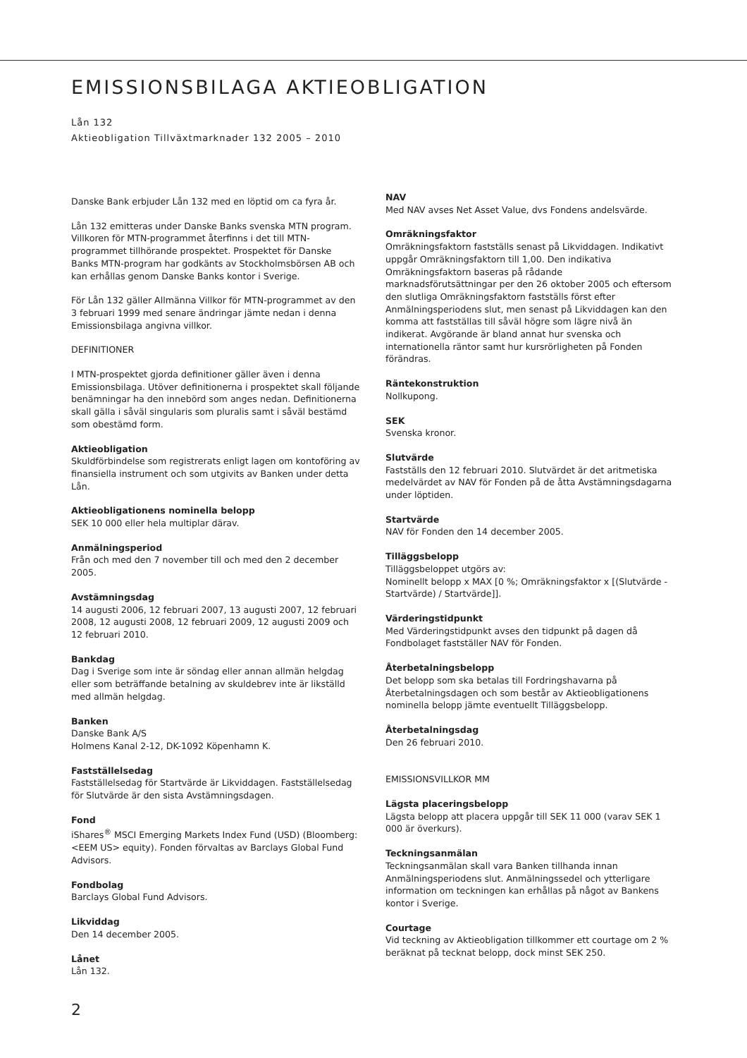EMISSIONSBILAGA AKTIEOBLIGATION
Lån 132
Aktieobligation Tillväxtmarknader 132 2005 – 2010
Danske Bank erbjuder Lån 132 med en löptid om ca fyra år.
Lån 132 emitteras under Danske Banks svenska MTN program. Villkoren för MTN-programmet återfinns i det till MTN-programmet tillhörande prospektet. Prospektet för Danske Banks MTN-program har godkänts av Stockholmsbörsen AB och kan erhållas genom Danske Banks kontor i Sverige.
För Lån 132 gäller Allmänna Villkor för MTN-programmet av den 3 februari 1999 med senare ändringar jämte nedan i denna Emissionsbilaga angivna villkor.
DEFINITIONER
I MTN-prospektet gjorda definitioner gäller även i denna Emissionsbilaga. Utöver definitionerna i prospektet skall följande benämningar ha den innebörd som anges nedan. Definitionerna skall gälla i såväl singularis som pluralis samt i såväl bestämd som obestämd form.
Aktieobligation
Skuldförbindelse som registrerats enligt lagen om kontoföring av finansiella instrument och som utgivits av Banken under detta Lån.
Aktieobligationens nominella belopp
SEK 10 000 eller hela multiplar därav.
Anmälningsperiod
Från och med den 7 november till och med den 2 december 2005.
Avstämningsdag
14 augusti 2006, 12 februari 2007, 13 augusti 2007, 12 februari 2008, 12 augusti 2008, 12 februari 2009, 12 augusti 2009 och 12 februari 2010.
Bankdag
Dag i Sverige som inte är söndag eller annan allmän helgdag eller som beträffande betalning av skuldebrev inte är likställd med allmän helgdag.
Banken
Danske Bank A/S
Holmens Kanal 2-12, DK-1092 Köpenhamn K.
Fastställelsedag
Fastställelsedag för Startvärde är Likviddagen. Fastställelsedag för Slutvärde är den sista Avstämningsdagen.
Fond
iShares<sup>®</sup> MSCI Emerging Markets Index Fund (USD) (Bloomberg: <EEM US> equity). Fonden förvaltas av Barclays Global Fund Advisors.
Fondbolag
Barclays Global Fund Advisors.
Likviddag
Den 14 december 2005.
Lånet
Lån 132.
NAV
Med NAV avses Net Asset Value, dvs Fondens andelsvärde.
Omräkningsfaktor
Omräkningsfaktorn fastställs senast på Likviddagen. Indikativt uppgår Omräkningsfaktorn till 1,00. Den indikativa Omräkningsfaktorn baseras på rådande marknadsförutsättningar per den 26 oktober 2005 och eftersom den slutliga Omräkningsfaktorn fastställs först efter Anmälningsperiodens slut, men senast på Likviddagen kan den komma att fastställas till såväl högre som lägre nivå än indikerat. Avgörande är bland annat hur svenska och internationella räntor samt hur kursrörligheten på Fonden förändras.
Räntekonstruktion
Nollkupong.
SEK
Svenska kronor.
Slutvärde
Fastställs den 12 februari 2010. Slutvärdet är det aritmetiska medelvärdet av NAV för Fonden på de åtta Avstämningsdagarna under löptiden.
Startvärde
NAV för Fonden den 14 december 2005.
Tilläggsbelopp
Tilläggsbeloppet utgörs av:
Nominellt belopp x MAX [0 %; Omräkningsfaktor x [(Slutvärde - Startvärde) / Startvärde]].
Värderingstidpunkt
Med Värderingstidpunkt avses den tidpunkt på dagen då Fondbolaget fastställer NAV för Fonden.
Återbetalningsbelopp
Det belopp som ska betalas till Fordringshavarna på Återbetalningsdagen och som består av Aktieobligationens nominella belopp jämte eventuellt Tilläggsbelopp.
Återbetalningsdag
Den 26 februari 2010.
EMISSIONSVILLKOR MM
Lägsta placeringsbelopp
Lägsta belopp att placera uppgår till SEK 11 000 (varav SEK 1 000 är överkurs).
Teckningsanmälan
Teckningsanmälan skall vara Banken tillhanda innan Anmälningsperiodens slut. Anmälningssedel och ytterligare information om teckningen kan erhållas på något av Bankens kontor i Sverige.
Courtage
Vid teckning av Aktieobligation tillkommer ett courtage om 2 % beräknat på tecknat belopp, dock minst SEK 250.
2